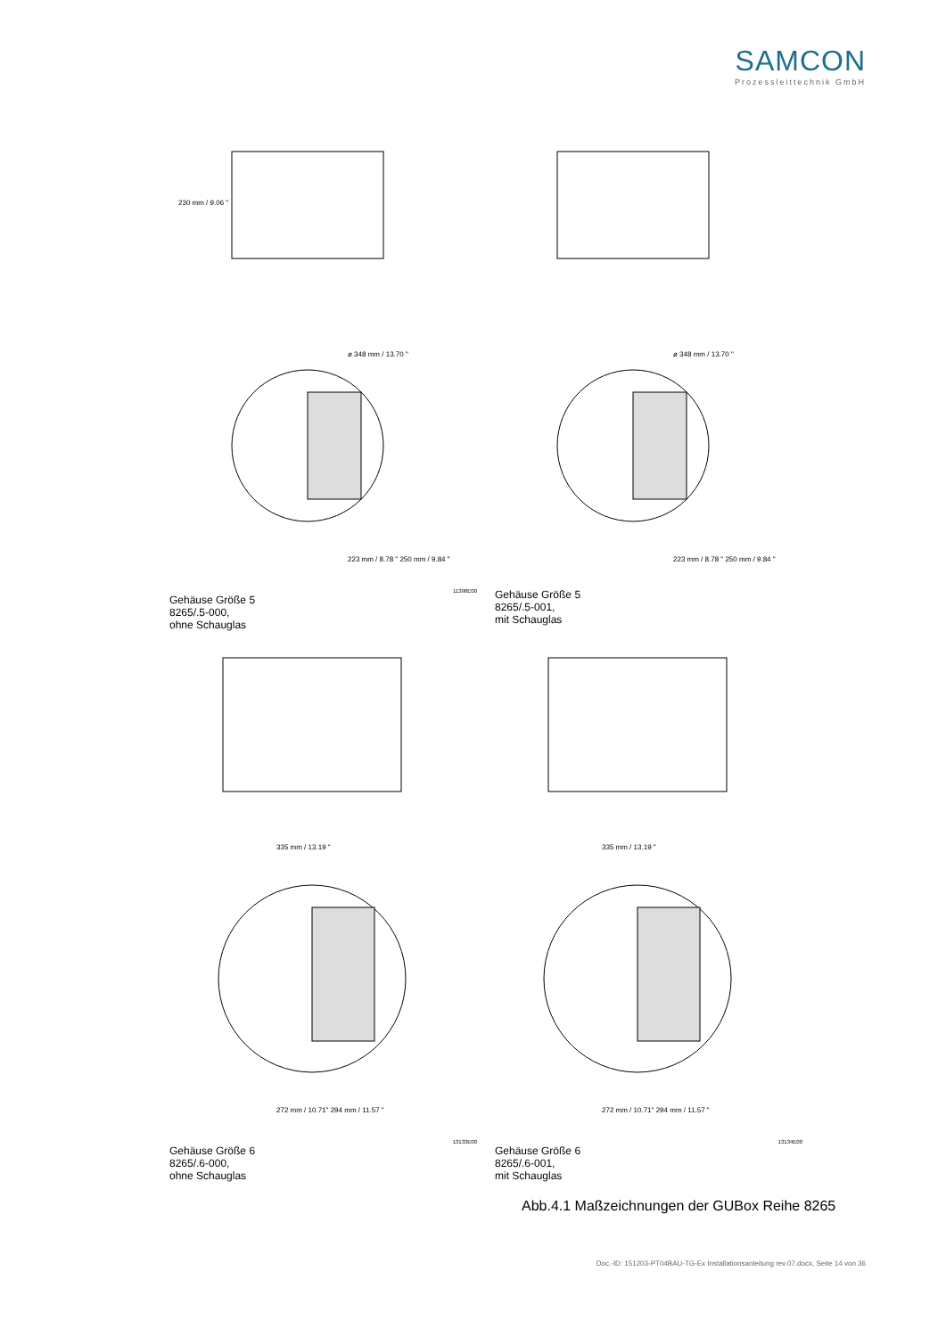SAMCON
Prozessleittechnik GmbH
230 mm / 9.06 "
ø 348 mm / 13.70 "
223 mm / 8.78 " 250 mm / 9.84 "
11398E00
Gehäuse Größe 5
8265/.5-000,
ohne Schauglas
ø 348 mm / 13.70 "
223 mm / 8.78 " 250 mm / 9.84 "
Gehäuse Größe 5
8265/.5-001,
mit Schauglas
335 mm / 13.19 "
272 mm / 10.71" 294 mm / 11.57 "
13133E00
Gehäuse Größe 6
8265/.6-000,
ohne Schauglas
335 mm / 13.19 "
272 mm / 10.71" 294 mm / 11.57 "
13134E00
Gehäuse Größe 6
8265/.6-001,
mit Schauglas
Abb.4.1 Maßzeichnungen der GUBox Reihe 8265
Doc.-ID: 151203-PT04BAU-TG-Ex Installationsanleitung rev.07.docx, Seite 14 von 36